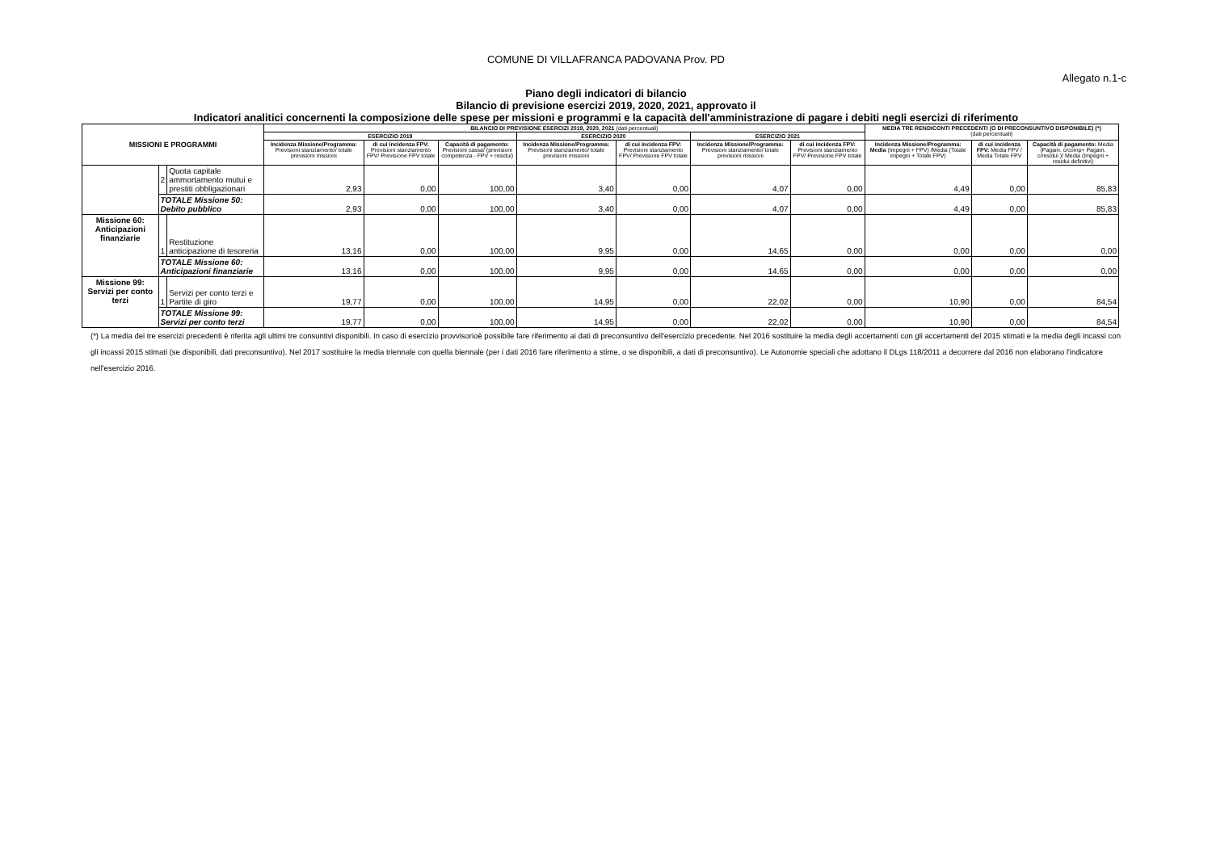COMUNE DI VILLAFRANCA PADOVANA Prov. PD
Allegato n.1-c
Piano degli indicatori di bilancio
Bilancio di previsione esercizi 2019, 2020, 2021, approvato il
Indicatori analitici concernenti la composizione delle spese per missioni e programmi e la capacità dell'amministrazione di pagare i debiti negli esercizi di riferimento
| MISSIONI E PROGRAMMI | | | BILANCIO DI PREVISIONE ESERCIZI 2019, 2020, 2021 (dati percentuali) | | | | | | | MEDIA TRE RENDICONTI PRECEDENTI (O DI PRECONSUNTIVO DISPONIBILE) (*) (dati percentuali) | | |
| --- | --- | --- | --- | --- | --- | --- | --- | --- | --- | --- | --- | --- |
| | | | ESERCIZIO 2019 | | | ESERCIZIO 2020 | | ESERCIZIO 2021 | | | | |
| | | | Incidenza Missione/Programma: Previsioni stanziamento/ totale previsioni missioni | di cui incidenza FPV: Previsioni stanziamento FPV/ Previsione FPV totale | Capacità di pagamento: Previsioni cassa/ (previsioni competenza - FPV + residui) | Incidenza Missione/Programma: Previsioni stanziamento/ totale previsioni missioni | di cui incidenza FPV: Previsioni stanziamento FPV/ Previsione FPV totale | Incidenza Missione/Programma: Previsioni stanziamento/ totale previsioni missioni | di cui incidenza FPV: Previsioni stanziamento FPV/ Previsione FPV totale | Incidenza Missione/Programma: Media (Impegni + FPV) /Media (Totale impegni + Totale FPV) | di cui incidenza FPV: Media FPV / Media Totale FPV | Capacità di pagamento: Media (Pagam. c/comp+ Pagam. c/residui )/ Media (Impegni + residui definitivi) |
| | 2 | Quota capitale ammortamento mutui e prestiti obbligazionari | 2,93 | 0,00 | 100,00 | 3,40 | 0,00 | 4,07 | 0,00 | 4,49 | 0,00 | 85,83 |
| | TOTALE Missione 50: Debito pubblico | | 2,93 | 0,00 | 100,00 | 3,40 | 0,00 | 4,07 | 0,00 | 4,49 | 0,00 | 85,83 |
| Missione 60: Anticipazioni finanziarie | 1 | Restituzione anticipazione di tesoreria | 13,16 | 0,00 | 100,00 | 9,95 | 0,00 | 14,65 | 0,00 | 0,00 | 0,00 | 0,00 |
| | TOTALE Missione 60: Anticipazioni finanziarie | | 13,16 | 0,00 | 100,00 | 9,95 | 0,00 | 14,65 | 0,00 | 0,00 | 0,00 | 0,00 |
| Missione 99: Servizi per conto terzi | 1 | Servizi per conto terzi e Partite di giro | 19,77 | 0,00 | 100,00 | 14,95 | 0,00 | 22,02 | 0,00 | 10,90 | 0,00 | 84,54 |
| | TOTALE Missione 99: Servizi per conto terzi | | 19,77 | 0,00 | 100,00 | 14,95 | 0,00 | 22,02 | 0,00 | 10,90 | 0,00 | 84,54 |
(*) La media dei tre esercizi precedenti è riferita agli ultimi tre consuntivi disponibili. In caso di esercizio provvisorioè possibile fare riferimento ai dati di preconsuntivo dell'esercizio precedente. Nel 2016 sostituire la media degli accertamenti con gli accertamenti del 2015 stimati e la media degli incassi con gli incassi 2015 stimati (se disponibili, dati preconsuntivo). Nel 2017 sostituire la media triennale con quella biennale (per i dati 2016 fare riferimento a stime, o se disponibili, a dati di preconsuntivo). Le Autonomie speciali che adottano il DLgs 118/2011 a decorrere dal 2016 non elaborano l'indicatore nell'esercizio 2016.